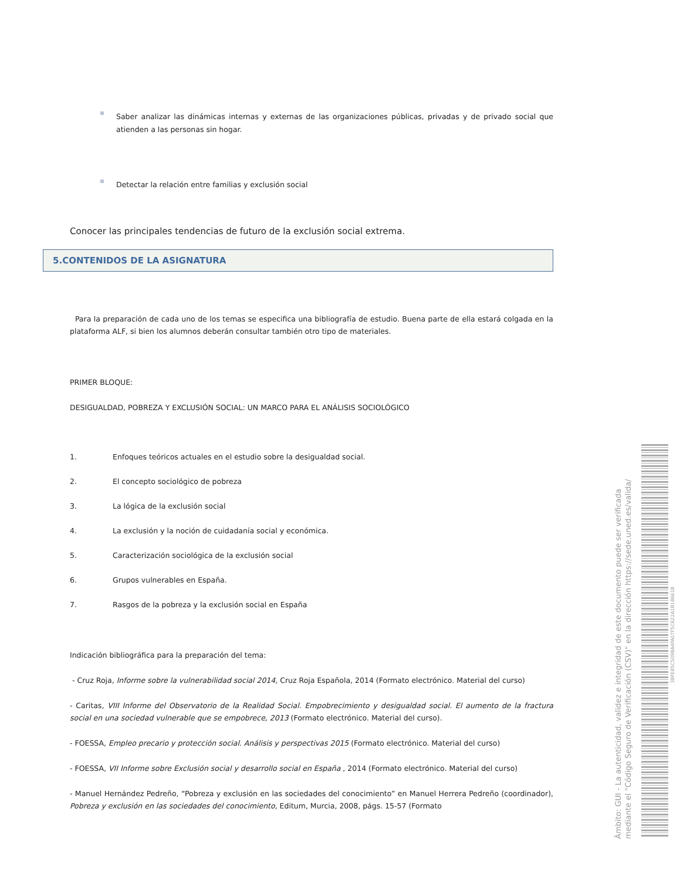Saber analizar las dinámicas internas y externas de las organizaciones públicas, privadas y de privado social que atienden a las personas sin hogar.
Detectar la relación entre familias y exclusión social
Conocer las principales tendencias de futuro de la exclusión social extrema.
5.CONTENIDOS DE LA ASIGNATURA
Para la preparación de cada uno de los temas se especifica una bibliografía de estudio. Buena parte de ella estará colgada en la plataforma ALF, si bien los alumnos deberán consultar también otro tipo de materiales.
PRIMER BLOQUE:
DESIGUALDAD, POBREZA Y EXCLUSIÓN SOCIAL: UN MARCO PARA EL ANÁLISIS SOCIOLÓGICO
1. Enfoques teóricos actuales en el estudio sobre la desigualdad social.
2. El concepto sociológico de pobreza
3. La lógica de la exclusión social
4. La exclusión y la noción de cuidadanía social y económica.
5. Caracterización sociológica de la exclusión social
6. Grupos vulnerables en España.
7. Rasgos de la pobreza y la exclusión social en España
Indicación bibliográfica para la preparación del tema:
- Cruz Roja, Informe sobre la vulnerabilidad social 2014, Cruz Roja Española, 2014 (Formato electrónico. Material del curso)
- Caritas, VIII Informe del Observatorio de la Realidad Social. Empobrecimiento y desigualdad social. El aumento de la fractura social en una sociedad vulnerable que se empobrece, 2013 (Formato electrónico. Material del curso).
- FOESSA, Empleo precario y protección social. Análisis y perspectivas 2015 (Formato electrónico. Material del curso)
- FOESSA, VII Informe sobre Exclusión social y desarrollo social en España , 2014 (Formato electrónico. Material del curso)
- Manuel Hernández Pedreño, “Pobreza y exclusión en las sociedades del conocimiento” en Manuel Herrera Pedreño (coordinador), Pobreza y exclusión en las sociedades del conocimiento, Editum, Murcia, 2008, págs. 15-57 (Formato
Ámbito: GUI - La autenticidad, validez e integridad de este documento puede ser verificada mediante el "Código Seguro de Verificación (CSV)" en la dirección https://sede.uned.es/valida/
3BFE85C509BA4FA07F5C622A1B18661B